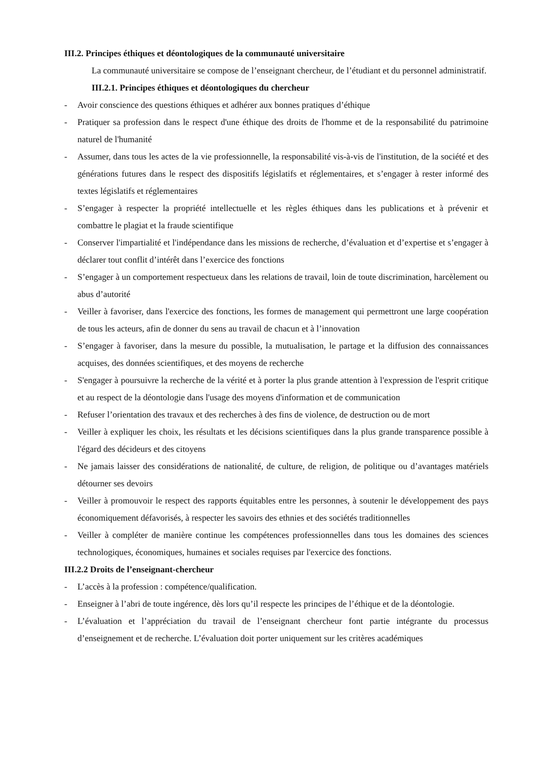III.2. Principes éthiques et déontologiques de la communauté universitaire
La communauté universitaire se compose de l’enseignant chercheur, de l’étudiant et du personnel administratif.
III.2.1. Principes éthiques et déontologiques du chercheur
- Avoir conscience des questions éthiques et adhérer aux bonnes pratiques d’éthique
- Pratiquer sa profession dans le respect d'une éthique des droits de l'homme et de la responsabilité du patrimoine naturel de l'humanité
- Assumer, dans tous les actes de la vie professionnelle, la responsabilité vis-à-vis de l'institution, de la société et des générations futures dans le respect des dispositifs législatifs et réglementaires, et s’engager à rester informé des textes législatifs et réglementaires
- S’engager à respecter la propriété intellectuelle et les règles éthiques dans les publications et à prévenir et combattre le plagiat et la fraude scientifique
- Conserver l'impartialité et l'indépendance dans les missions de recherche, d’évaluation et d’expertise et s’engager à déclarer tout conflit d’intérêt dans l’exercice des fonctions
- S’engager à un comportement respectueux dans les relations de travail, loin de toute discrimination, harcèlement ou abus d’autorité
- Veiller à favoriser, dans l'exercice des fonctions, les formes de management qui permettront une large coopération de tous les acteurs, afin de donner du sens au travail de chacun et à l’innovation
- S’engager à favoriser, dans la mesure du possible, la mutualisation, le partage et la diffusion des connaissances acquises, des données scientifiques, et des moyens de recherche
- S'engager à poursuivre la recherche de la vérité et à porter la plus grande attention à l'expression de l'esprit critique et au respect de la déontologie dans l'usage des moyens d'information et de communication
- Refuser l’orientation des travaux et des recherches à des fins de violence, de destruction ou de mort
- Veiller à expliquer les choix, les résultats et les décisions scientifiques dans la plus grande transparence possible à l'égard des décideurs et des citoyens
- Ne jamais laisser des considérations de nationalité, de culture, de religion, de politique ou d’avantages matériels détourner ses devoirs
- Veiller à promouvoir le respect des rapports équitables entre les personnes, à soutenir le développement des pays économiquement défavorisés, à respecter les savoirs des ethnies et des sociétés traditionnelles
- Veiller à compléter de manière continue les compétences professionnelles dans tous les domaines des sciences technologiques, économiques, humaines et sociales requises par l'exercice des fonctions.
III.2.2 Droits de l’enseignant-chercheur
- L’accès à la profession : compétence/qualification.
- Enseigner à l’abri de toute ingérence, dès lors qu’il respecte les principes de l’éthique et de la déontologie.
- L’évaluation et l’appréciation du travail de l’enseignant chercheur font partie intégrante du processus d’enseignement et de recherche. L’évaluation doit porter uniquement sur les critères académiques